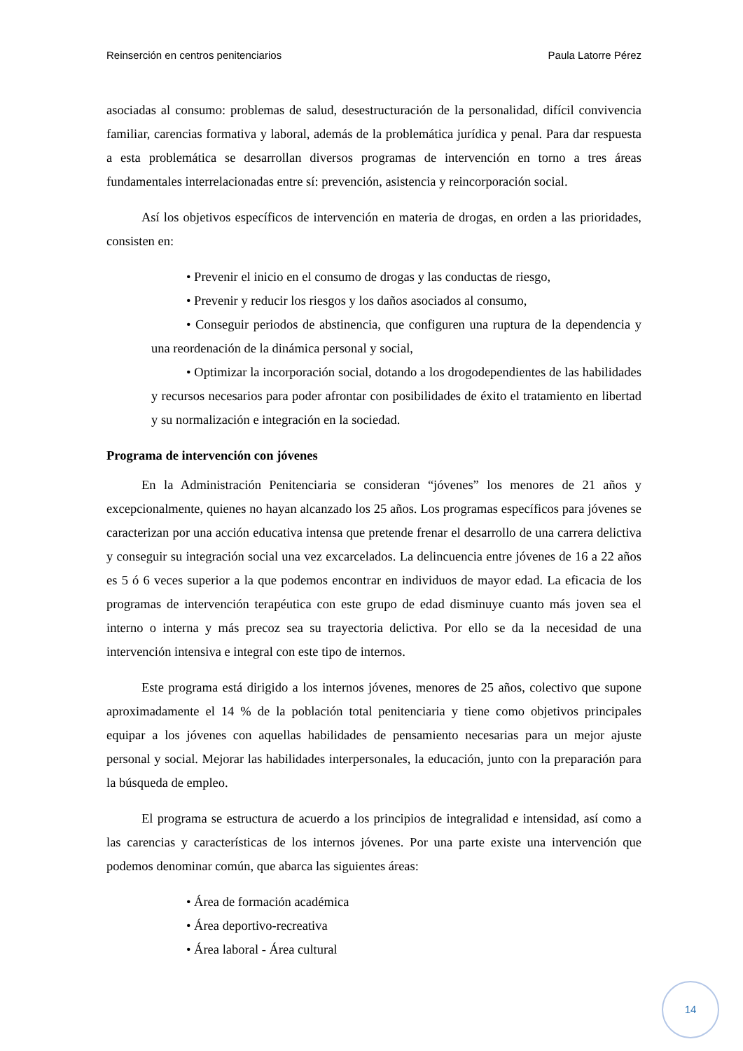Reinserción en centros penitenciarios Paula Latorre Pérez
asociadas al consumo: problemas de salud, desestructuración de la personalidad, difícil convivencia familiar, carencias formativa y laboral, además de la problemática jurídica y penal. Para dar respuesta a esta problemática se desarrollan diversos programas de intervención en torno a tres áreas fundamentales interrelacionadas entre sí: prevención, asistencia y reincorporación social.
Así los objetivos específicos de intervención en materia de drogas, en orden a las prioridades, consisten en:
• Prevenir el inicio en el consumo de drogas y las conductas de riesgo,
• Prevenir y reducir los riesgos y los daños asociados al consumo,
• Conseguir periodos de abstinencia, que configuren una ruptura de la dependencia y una reordenación de la dinámica personal y social,
• Optimizar la incorporación social, dotando a los drogodependientes de las habilidades y recursos necesarios para poder afrontar con posibilidades de éxito el tratamiento en libertad y su normalización e integración en la sociedad.
Programa de intervención con jóvenes
En la Administración Penitenciaria se consideran “jóvenes” los menores de 21 años y excepcionalmente, quienes no hayan alcanzado los 25 años. Los programas específicos para jóvenes se caracterizan por una acción educativa intensa que pretende frenar el desarrollo de una carrera delictiva y conseguir su integración social una vez excarcelados. La delincuencia entre jóvenes de 16 a 22 años es 5 ó 6 veces superior a la que podemos encontrar en individuos de mayor edad. La eficacia de los programas de intervención terapéutica con este grupo de edad disminuye cuanto más joven sea el interno o interna y más precoz sea su trayectoria delictiva. Por ello se da la necesidad de una intervención intensiva e integral con este tipo de internos.
Este programa está dirigido a los internos jóvenes, menores de 25 años, colectivo que supone aproximadamente el 14 % de la población total penitenciaria y tiene como objetivos principales equipar a los jóvenes con aquellas habilidades de pensamiento necesarias para un mejor ajuste personal y social. Mejorar las habilidades interpersonales, la educación, junto con la preparación para la búsqueda de empleo.
El programa se estructura de acuerdo a los principios de integralidad e intensidad, así como a las carencias y características de los internos jóvenes. Por una parte existe una intervención que podemos denominar común, que abarca las siguientes áreas:
• Área de formación académica
• Área deportivo-recreativa
• Área laboral - Área cultural
14